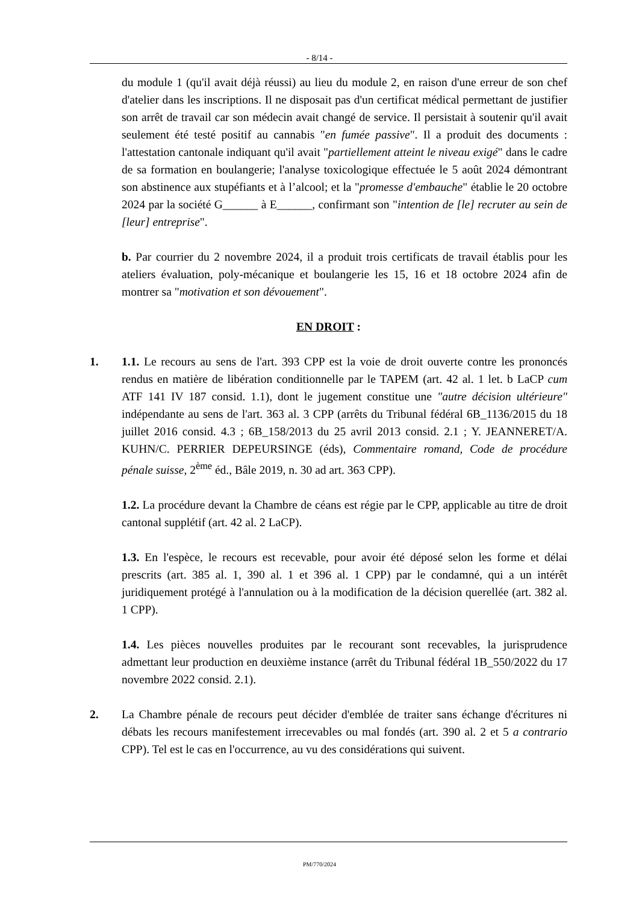- 8/14 -
du module 1 (qu'il avait déjà réussi) au lieu du module 2, en raison d'une erreur de son chef d'atelier dans les inscriptions. Il ne disposait pas d'un certificat médical permettant de justifier son arrêt de travail car son médecin avait changé de service. Il persistait à soutenir qu'il avait seulement été testé positif au cannabis "en fumée passive". Il a produit des documents : l'attestation cantonale indiquant qu'il avait "partiellement atteint le niveau exigé" dans le cadre de sa formation en boulangerie; l'analyse toxicologique effectuée le 5 août 2024 démontrant son abstinence aux stupéfiants et à l’alcool; et la "promesse d'embauche" établie le 20 octobre 2024 par la société G______ à E______, confirmant son "intention de [le] recruter au sein de [leur] entreprise".
b. Par courrier du 2 novembre 2024, il a produit trois certificats de travail établis pour les ateliers évaluation, poly-mécanique et boulangerie les 15, 16 et 18 octobre 2024 afin de montrer sa "motivation et son dévouement".
EN DROIT :
1. 1.1. Le recours au sens de l'art. 393 CPP est la voie de droit ouverte contre les prononcés rendus en matière de libération conditionnelle par le TAPEM (art. 42 al. 1 let. b LaCP cum ATF 141 IV 187 consid. 1.1), dont le jugement constitue une "autre décision ultérieure" indépendante au sens de l'art. 363 al. 3 CPP (arrêts du Tribunal fédéral 6B_1136/2015 du 18 juillet 2016 consid. 4.3 ; 6B_158/2013 du 25 avril 2013 consid. 2.1 ; Y. JEANNERET/A. KUHN/C. PERRIER DEPEURSINGE (éds), Commentaire romand, Code de procédure pénale suisse, 2<sup>ème</sup> éd., Bâle 2019, n. 30 ad art. 363 CPP).
1.2. La procédure devant la Chambre de céans est régie par le CPP, applicable au titre de droit cantonal supplétif (art. 42 al. 2 LaCP).
1.3. En l'espèce, le recours est recevable, pour avoir été déposé selon les forme et délai prescrits (art. 385 al. 1, 390 al. 1 et 396 al. 1 CPP) par le condamné, qui a un intérêt juridiquement protégé à l'annulation ou à la modification de la décision querellée (art. 382 al. 1 CPP).
1.4. Les pièces nouvelles produites par le recourant sont recevables, la jurisprudence admettant leur production en deuxième instance (arrêt du Tribunal fédéral 1B_550/2022 du 17 novembre 2022 consid. 2.1).
2. La Chambre pénale de recours peut décider d'emblée de traiter sans échange d'écritures ni débats les recours manifestement irrecevables ou mal fondés (art. 390 al. 2 et 5 a contrario CPP). Tel est le cas en l'occurrence, au vu des considérations qui suivent.
PM/770/2024